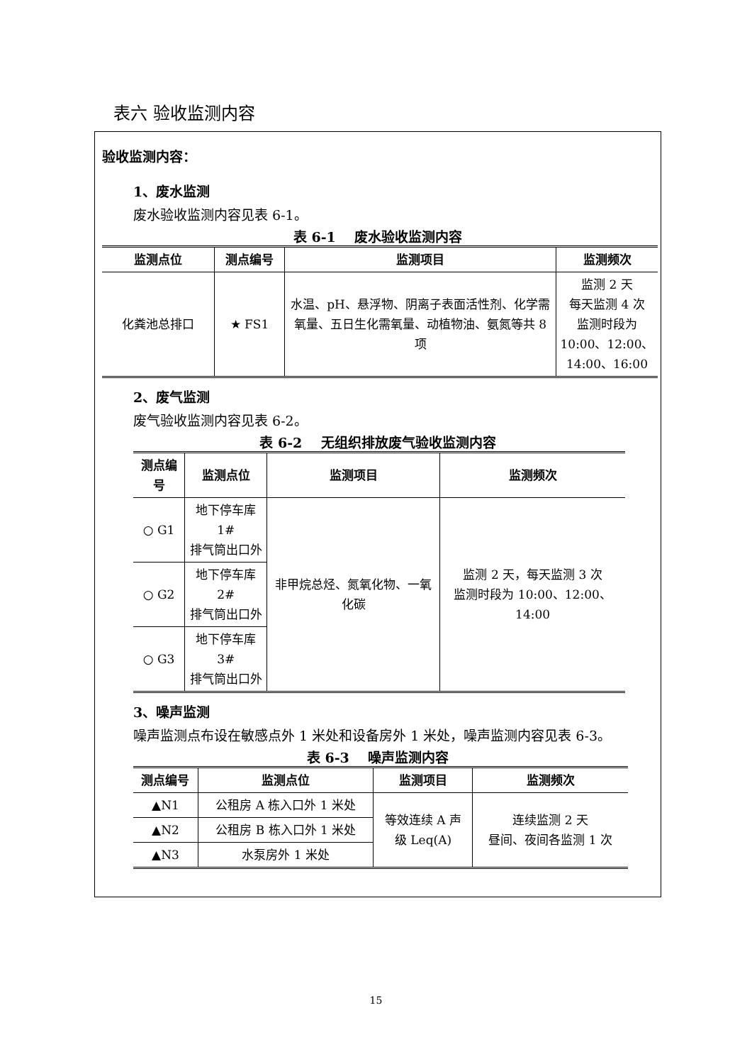表六 验收监测内容
验收监测内容：
1、废水监测
废水验收监测内容见表 6-1。
表 6-1 废水验收监测内容
| 监测点位 | 测点编号 | 监测项目 | 监测频次 |
| --- | --- | --- | --- |
| 化粪池总排口 | ★ FS1 | 水温、pH、悬浮物、阴离子表面活性剂、化学需氧量、五日生化需氧量、动植物油、氨氮等共 8 项 | 监测 2 天 每天监测 4 次 监测时段为 10:00、12:00、14:00、16:00 |
2、废气监测
废气验收监测内容见表 6-2。
表 6-2 无组织排放废气验收监测内容
| 测点编号 | 监测点位 | 监测项目 | 监测频次 |
| --- | --- | --- | --- |
| ○ G1 | 地下停车库 1# 排气筒出口外 | 非甲烷总烃、氮氧化物、一氧化碳 | 监测 2 天，每天监测 3 次 监测时段为 10:00、12:00、14:00 |
| ○ G2 | 地下停车库 2# 排气筒出口外 | | |
| ○ G3 | 地下停车库 3# 排气筒出口外 | | |
3、噪声监测
噪声监测点布设在敏感点外 1 米处和设备房外 1 米处，噪声监测内容见表 6-3。
表 6-3 噪声监测内容
| 测点编号 | 监测点位 | 监测项目 | 监测频次 |
| --- | --- | --- | --- |
| ▲N1 | 公租房 A 栋入口外 1 米处 | 等效连续 A 声 级 Leq(A) | 连续监测 2 天 昼间、夜间各监测 1 次 |
| ▲N2 | 公租房 B 栋入口外 1 米处 | | |
| ▲N3 | 水泵房外 1 米处 | | |
15